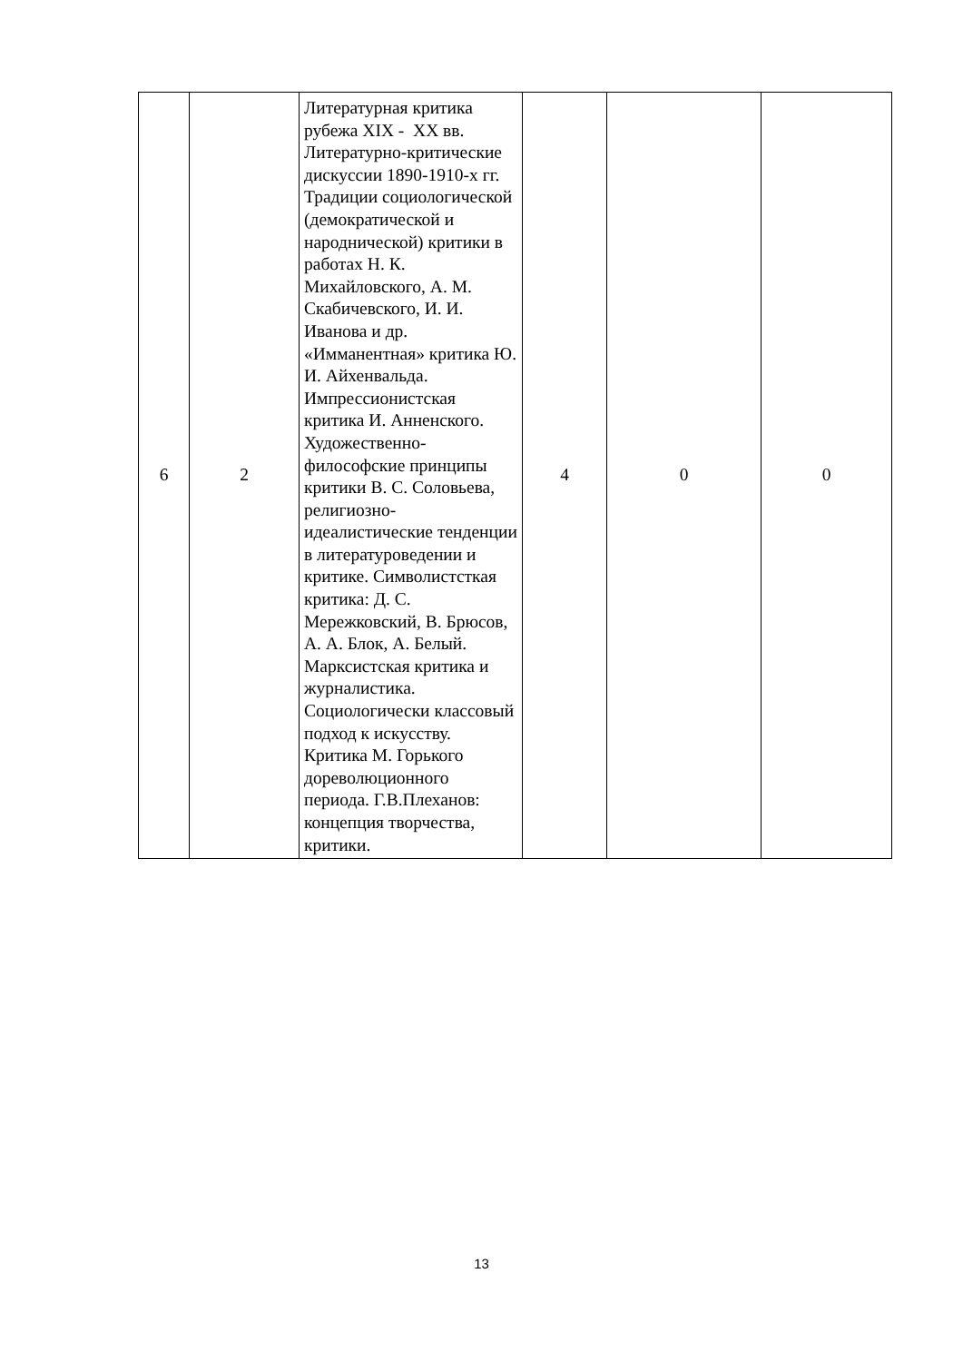| 6 | 2 | Литературная критика рубежа XIX - XX вв. Литературно-критические дискуссии 1890-1910-х гг. Традиции социологической (демократической и народнической) критики в работах Н. К. Михайловского, А. М. Скабичевского, И. И. Иванова и др. «Имманентная» критика Ю. И. Айхенвальда. Импрессионистская критика И. Анненского. Художественно-философские принципы критики В. С. Соловьева, религиозно-идеалистические тенденции в литературоведении и критике. Символистсткая критика: Д. С. Мережковский, В. Брюсов, А. А. Блок, А. Белый. Марксистская критика и журналистика. Социологически классовый подход к искусству. Критика М. Горького дореволюционного периода. Г.В.Плеханов: концепция творчества, критики. | 4 | 0 | 0 |
13